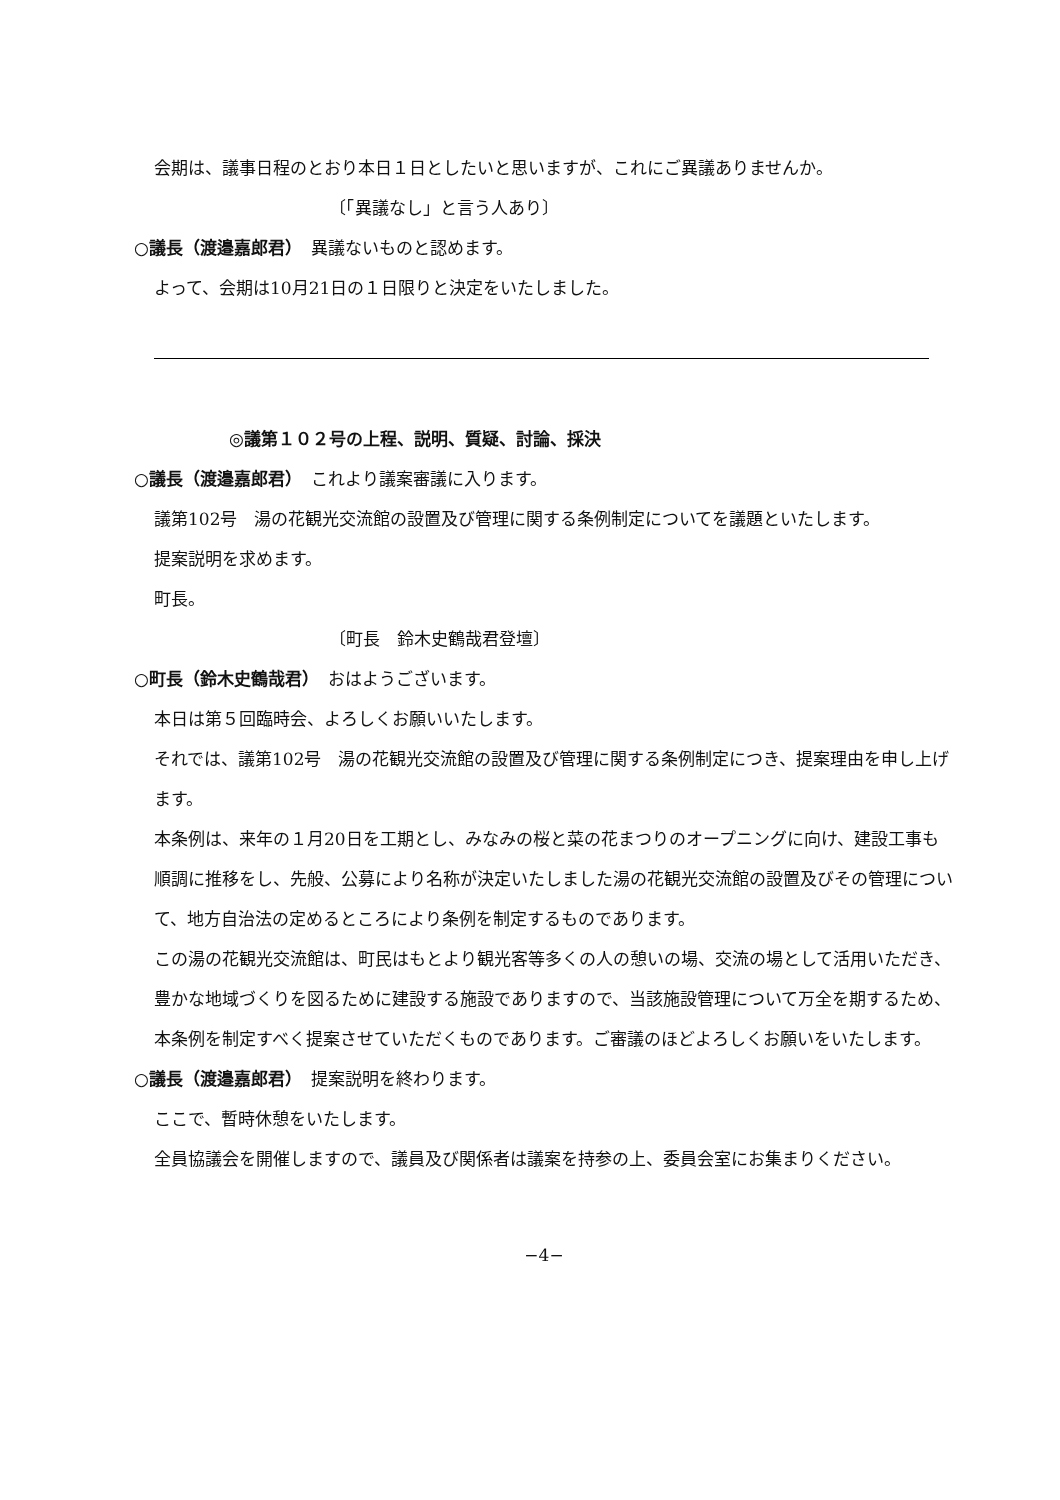会期は、議事日程のとおり本日１日としたいと思いますが、これにご異議ありませんか。
〔「異議なし」と言う人あり〕
○議長（渡邉嘉郎君）　異議ないものと認めます。
よって、会期は10月21日の１日限りと決定をいたしました。
◎議第１０２号の上程、説明、質疑、討論、採決
○議長（渡邉嘉郎君）　これより議案審議に入ります。
議第102号　湯の花観光交流館の設置及び管理に関する条例制定についてを議題といたします。
提案説明を求めます。
町長。
〔町長　鈴木史鶴哉君登壇〕
○町長（鈴木史鶴哉君）　おはようございます。
本日は第５回臨時会、よろしくお願いいたします。
それでは、議第102号　湯の花観光交流館の設置及び管理に関する条例制定につき、提案理由を申し上げます。
本条例は、来年の１月20日を工期とし、みなみの桜と菜の花まつりのオープニングに向け、建設工事も順調に推移をし、先般、公募により名称が決定いたしました湯の花観光交流館の設置及びその管理について、地方自治法の定めるところにより条例を制定するものであります。
この湯の花観光交流館は、町民はもとより観光客等多くの人の憩いの場、交流の場として活用いただき、豊かな地域づくりを図るために建設する施設でありますので、当該施設管理について万全を期するため、本条例を制定すべく提案させていただくものであります。ご審議のほどよろしくお願いをいたします。
○議長（渡邉嘉郎君）　提案説明を終わります。
ここで、暫時休憩をいたします。
全員協議会を開催しますので、議員及び関係者は議案を持参の上、委員会室にお集まりください。
−4−